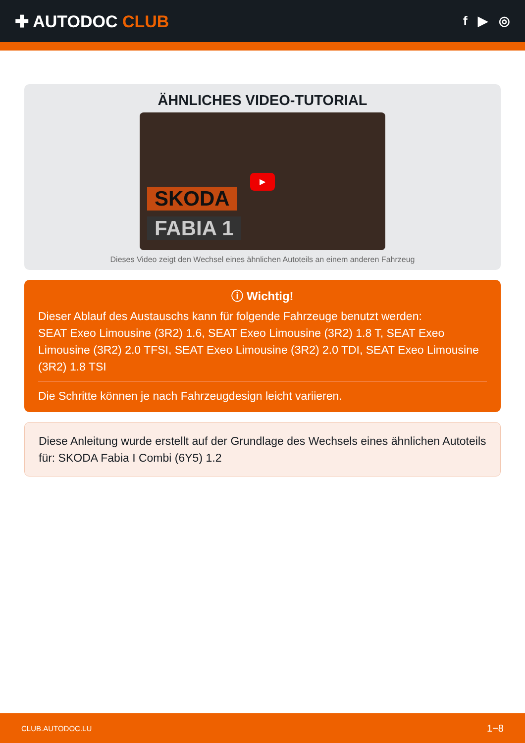✚ AUTODOC CLUB
f ▶ ◎
ÄHNLICHES VIDEO-TUTORIAL
SKODA
FABIA 1
▶
Dieses Video zeigt den Wechsel eines ähnlichen Autoteils an einem anderen Fahrzeug
ⓘ Wichtig!
Dieser Ablauf des Austauschs kann für folgende Fahrzeuge benutzt werden:
SEAT Exeo Limousine (3R2) 1.6, SEAT Exeo Limousine (3R2) 1.8 T, SEAT Exeo Limousine (3R2) 2.0 TFSI, SEAT Exeo Limousine (3R2) 2.0 TDI, SEAT Exeo Limousine (3R2) 1.8 TSI
Die Schritte können je nach Fahrzeugdesign leicht variieren.
Diese Anleitung wurde erstellt auf der Grundlage des Wechsels eines ähnlichen Autoteils für: SKODA Fabia I Combi (6Y5) 1.2
CLUB.AUTODOC.LU 1−8